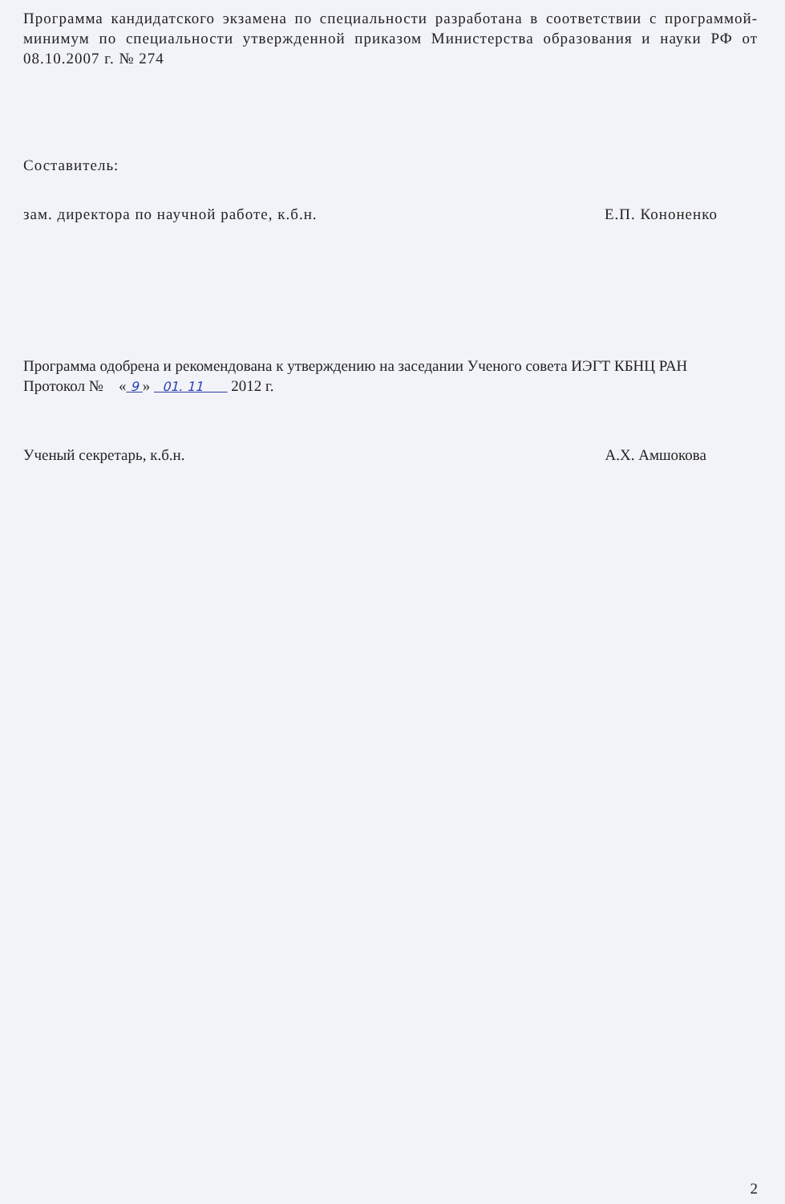Программа кандидатского экзамена по специальности разработана в соответствии с программой-минимум по специальности утвержденной приказом Министерства образования и науки РФ от 08.10.2007 г. № 274
Составитель:
зам. директора по научной работе, к.б.н. Е.П. Кононенко
Программа одобрена и рекомендована к утверждению на заседании Ученого совета ИЭГТ КБНЦ РАН
Протокол № « 9 » 01. 11 2012 г.
Ученый секретарь, к.б.н. А.Х. Амшокова
2